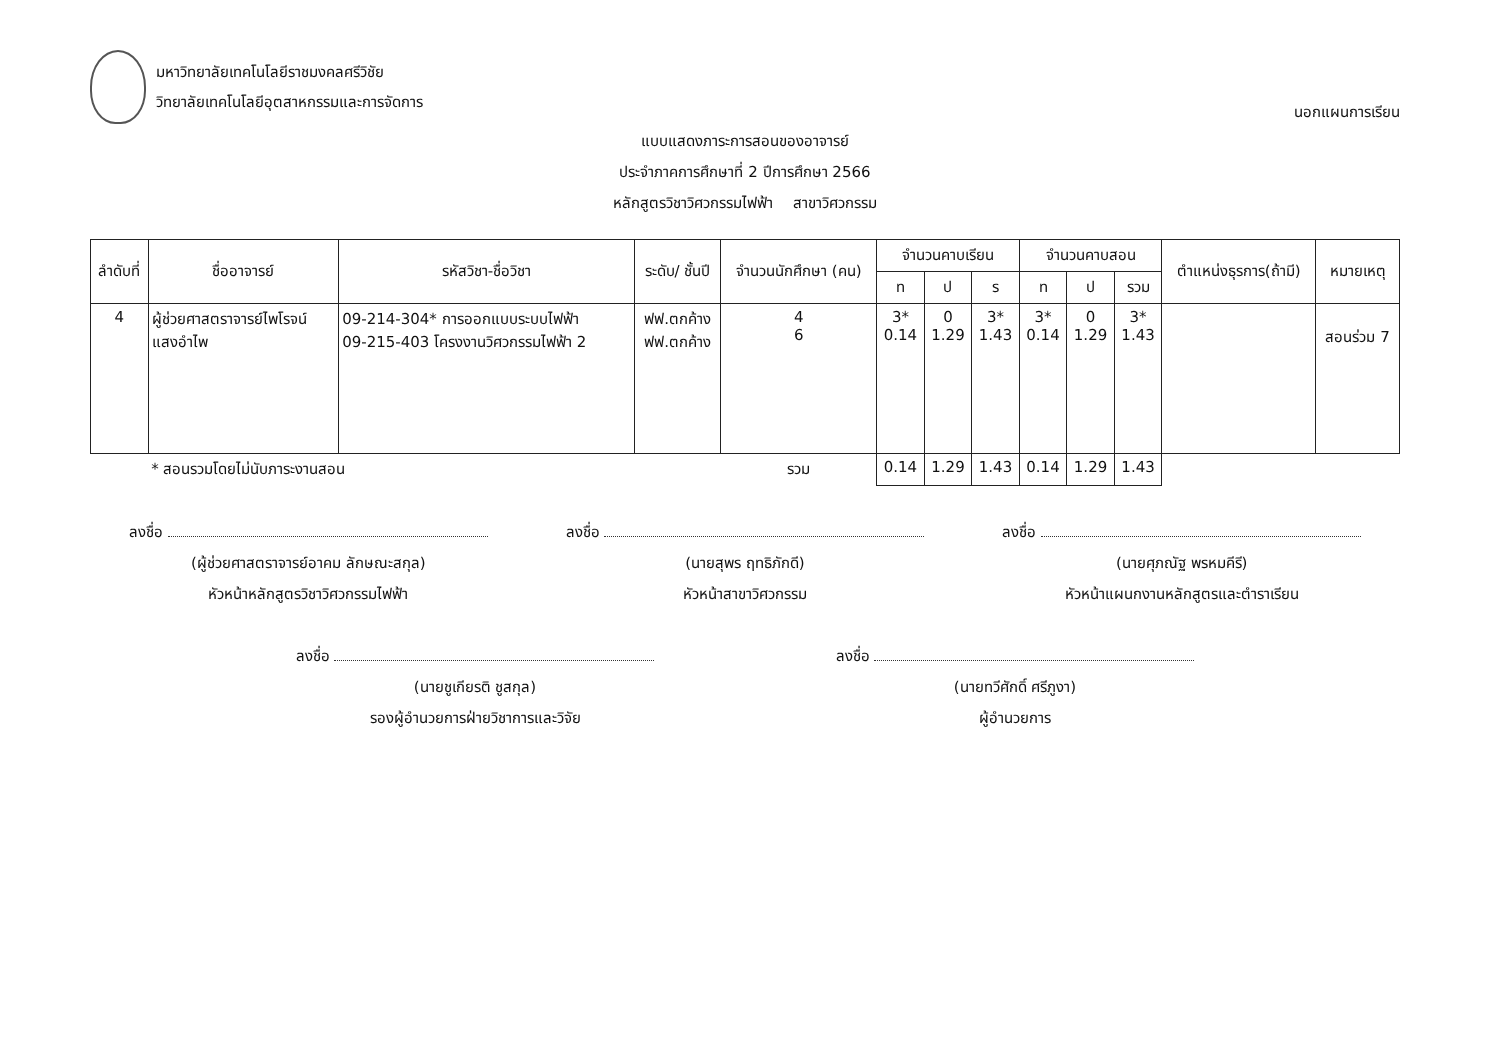มหาวิทยาลัยเทคโนโลยีราชมงคลศรีวิชัย
วิทยาลัยเทคโนโลยีอุตสาหกรรมและการจัดการ
นอกแผนการเรียน
แบบแสดงภาระการสอนของอาจารย์
ประจำภาคการศึกษาที่ 2 ปีการศึกษา 2566
หลักสูตรวิชาวิศวกรรมไฟฟ้า สาขาวิศวกรรม
| ลำดับที่ | ชื่ออาจารย์ | รหัสวิชา-ชื่อวิชา | ระดับ/ ชั้นปี | จำนวนนักศึกษา (คน) | จำนวนคาบเรียน | | | จำนวนคาบสอน | | | ตำแหน่งธุรการ(ถ้ามี) | หมายเหตุ |
| --- | --- | --- | --- | --- | --- | --- | --- | --- | --- | --- | --- | --- |
| | | | | | ท | ป | ร | ท | ป | รวม | | |
| 4 | ผู้ช่วยศาสตราจารย์ไพโรจน์ แสงอำไพ | 09-214-304* การออกแบบระบบไฟฟ้า 09-215-403 โครงงานวิศวกรรมไฟฟ้า 2 | ฟฟ.ตกค้าง ฟฟ.ตกค้าง | 4 6 | 3* 0.14 | 0 1.29 | 3* 1.43 | 3* 0.14 | 0 1.29 | 3* 1.43 | | สอนร่วม 7 |
| | * สอนรวมโดยไม่นับภาระงานสอน | | | รวม | 0.14 | 1.29 | 1.43 | 0.14 | 1.29 | 1.43 | | |
ลงชื่อ
(ผู้ช่วยศาสตราจารย์อาคม ลักษณะสกุล)
หัวหน้าหลักสูตรวิชาวิศวกรรมไฟฟ้า
ลงชื่อ
(นายสุพร ฤทธิภักดี)
หัวหน้าสาขาวิศวกรรม
ลงชื่อ
(นายศุภณัฐ พรหมคีรี)
หัวหน้าแผนกงานหลักสูตรและตำราเรียน
ลงชื่อ
(นายชูเกียรติ ชูสกุล)
รองผู้อำนวยการฝ่ายวิชาการและวิจัย
ลงชื่อ
(นายทวีศักดิ์ ศรีภูงา)
ผู้อำนวยการ